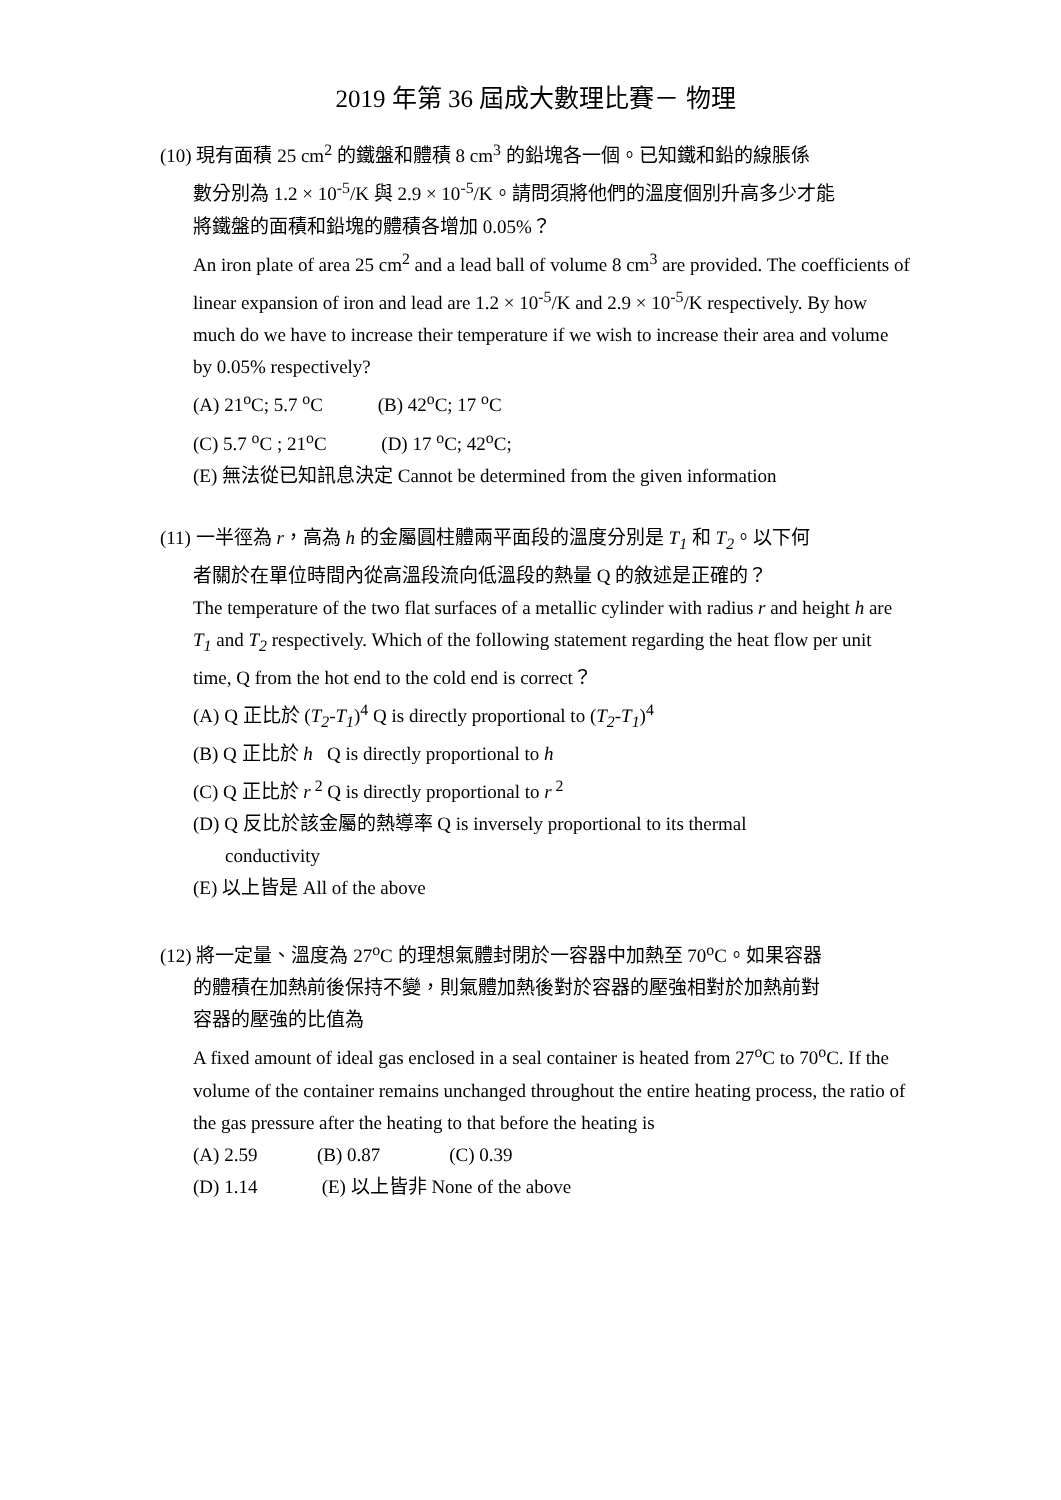2019 年第 36 屆成大數理比賽－ 物理
(10) 現有面積 25 cm<sup>2</sup> 的鐵盤和體積 8 cm<sup>3</sup> 的鉛塊各一個。已知鐵和鉛的線脹係
數分別為 1.2 × 10<sup>-5</sup>/K 與 2.9 × 10<sup>-5</sup>/K。請問須將他們的溫度個別升高多少才能
將鐵盤的面積和鉛塊的體積各增加 0.05%？
An iron plate of area 25 cm<sup>2</sup> and a lead ball of volume 8 cm<sup>3</sup> are provided. The coefficients of linear expansion of iron and lead are 1.2 × 10<sup>-5</sup>/K and 2.9 × 10<sup>-5</sup>/K respectively. By how much do we have to increase their temperature if we wish to increase their area and volume by 0.05% respectively?
(A) 21<sup>o</sup>C; 5.7 <sup>o</sup>C (B) 42<sup>o</sup>C; 17 <sup>o</sup>C
(C) 5.7 <sup>o</sup>C ; 21<sup>o</sup>C (D) 17 <sup>o</sup>C; 42<sup>o</sup>C;
(E) 無法從已知訊息決定 Cannot be determined from the given information
(11) 一半徑為 r，高為 h 的金屬圓柱體兩平面段的溫度分別是 T<sub>1</sub> 和 T<sub>2</sub>。以下何
者關於在單位時間內從高溫段流向低溫段的熱量 Q 的敘述是正確的？
The temperature of the two flat surfaces of a metallic cylinder with radius r and height h are T<sub>1</sub> and T<sub>2</sub> respectively. Which of the following statement regarding the heat flow per unit time, Q from the hot end to the cold end is correct？
(A) Q 正比於 (T<sub>2</sub>-T<sub>1</sub>)<sup>4</sup> Q is directly proportional to (T<sub>2</sub>-T<sub>1</sub>)<sup>4</sup>
(B) Q 正比於 h Q is directly proportional to h
(C) Q 正比於 r<sup>2</sup> Q is directly proportional to r<sup>2</sup>
(D) Q 反比於該金屬的熱導率 Q is inversely proportional to its thermal
conductivity
(E) 以上皆是 All of the above
(12) 將一定量、溫度為 27<sup>o</sup>C 的理想氣體封閉於一容器中加熱至 70<sup>o</sup>C。如果容器
的體積在加熱前後保持不變，則氣體加熱後對於容器的壓強相對於加熱前對
容器的壓強的比值為
A fixed amount of ideal gas enclosed in a seal container is heated from 27<sup>o</sup>C to 70<sup>o</sup>C. If the volume of the container remains unchanged throughout the entire heating process, the ratio of the gas pressure after the heating to that before the heating is
(A) 2.59 (B) 0.87 (C) 0.39
(D) 1.14 (E) 以上皆非 None of the above